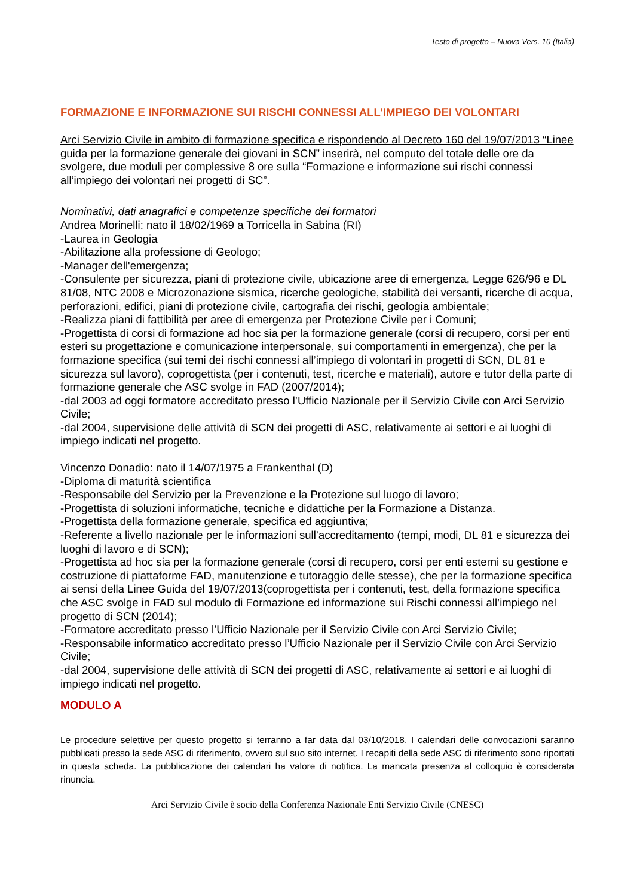Testo di progetto – Nuova Vers. 10 (Italia)
FORMAZIONE E INFORMAZIONE SUI RISCHI CONNESSI ALL’IMPIEGO DEI VOLONTARI
Arci Servizio Civile in ambito di formazione specifica e rispondendo al Decreto 160 del 19/07/2013 “Linee guida per la formazione generale dei giovani in SCN” inserirà, nel computo del totale delle ore da svolgere, due moduli per complessive 8 ore sulla “Formazione e informazione sui rischi connessi all’impiego dei volontari nei progetti di SC”.
Nominativi, dati anagrafici e competenze specifiche dei formatori
Andrea Morinelli: nato il 18/02/1969 a Torricella in Sabina (RI)
-Laurea in Geologia
-Abilitazione alla professione di Geologo;
-Manager dell'emergenza;
-Consulente per sicurezza, piani di protezione civile, ubicazione aree di emergenza, Legge 626/96 e DL 81/08, NTC 2008 e Microzonazione sismica, ricerche geologiche, stabilità dei versanti, ricerche di acqua, perforazioni, edifici, piani di protezione civile, cartografia dei rischi, geologia ambientale;
-Realizza piani di fattibilità per aree di emergenza per Protezione Civile per i Comuni;
-Progettista di corsi di formazione ad hoc sia per la formazione generale (corsi di recupero, corsi per enti esteri su progettazione e comunicazione interpersonale, sui comportamenti in emergenza), che per la formazione specifica (sui temi dei rischi connessi all’impiego di volontari in progetti di SCN, DL 81 e sicurezza sul lavoro), coprogettista (per i contenuti, test, ricerche e materiali), autore e tutor della parte di formazione generale che ASC svolge in FAD (2007/2014);
-dal 2003 ad oggi formatore accreditato presso l’Ufficio Nazionale per il Servizio Civile con Arci Servizio Civile;
-dal 2004, supervisione delle attività di SCN dei progetti di ASC, relativamente ai settori e ai luoghi di impiego indicati nel progetto.
Vincenzo Donadio: nato il 14/07/1975 a Frankenthal (D)
-Diploma di maturità scientifica
-Responsabile del Servizio per la Prevenzione e la Protezione sul luogo di lavoro;
-Progettista di soluzioni informatiche, tecniche e didattiche per la Formazione a Distanza.
-Progettista della formazione generale, specifica ed aggiuntiva;
-Referente a livello nazionale per le informazioni sull’accreditamento (tempi, modi, DL 81 e sicurezza dei luoghi di lavoro e di SCN);
-Progettista ad hoc sia per la formazione generale (corsi di recupero, corsi per enti esterni su gestione e costruzione di piattaforme FAD, manutenzione e tutoraggio delle stesse), che per la formazione specifica ai sensi della Linee Guida del 19/07/2013(coprogettista per i contenuti, test, della formazione specifica che ASC svolge in FAD sul modulo di Formazione ed informazione sui Rischi connessi all’impiego nel progetto di SCN (2014);
-Formatore accreditato presso l’Ufficio Nazionale per il Servizio Civile con Arci Servizio Civile;
-Responsabile informatico accreditato presso l’Ufficio Nazionale per il Servizio Civile con Arci Servizio Civile;
-dal 2004, supervisione delle attività di SCN dei progetti di ASC, relativamente ai settori e ai luoghi di impiego indicati nel progetto.
MODULO A
Le procedure selettive per questo progetto si terranno a far data dal 03/10/2018. I calendari delle convocazioni saranno pubblicati presso la sede ASC di riferimento, ovvero sul suo sito internet. I recapiti della sede ASC di riferimento sono riportati in questa scheda. La pubblicazione dei calendari ha valore di notifica. La mancata presenza al colloquio è considerata rinuncia.
Arci Servizio Civile è socio della Conferenza Nazionale Enti Servizio Civile (CNESC)